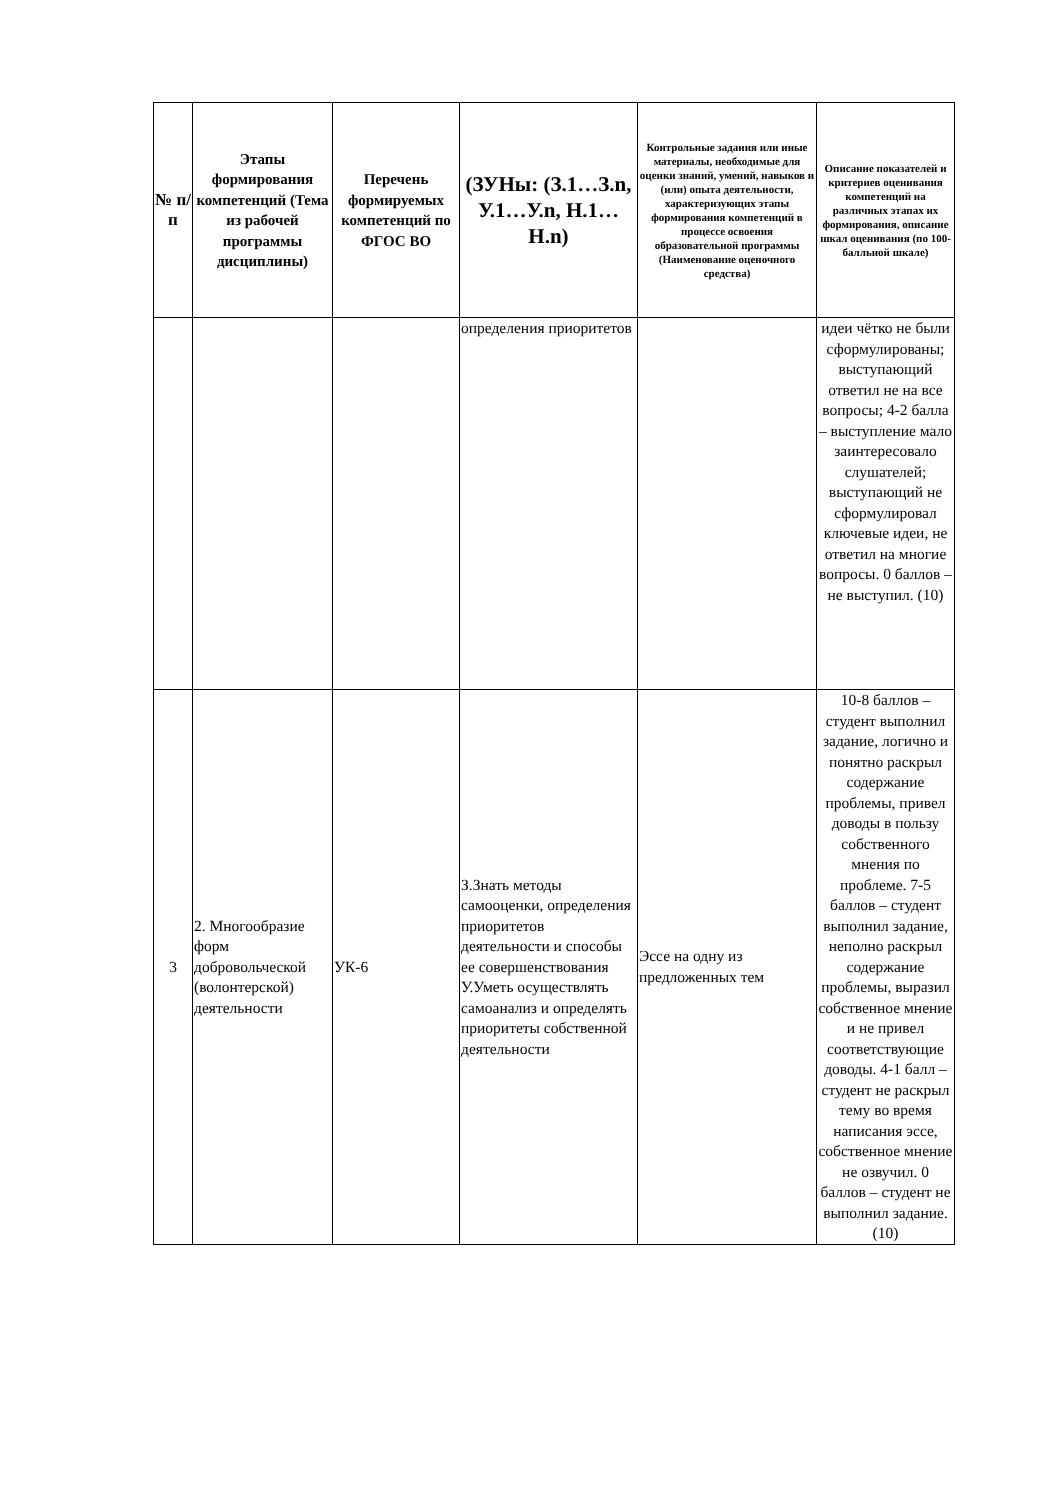| № п/п | Этапы формирования компетенций (Тема из рабочей программы дисциплины) | Перечень формируемых компетенций по ФГОС ВО | (ЗУНы: (З.1…З.n, У.1…У.n, Н.1…Н.n) | Контрольные задания или иные материалы, необходимые для оценки знаний, умений, навыков и (или) опыта деятельности, характеризующих этапы формирования компетенций в процессе освоения образовательной программы (Наименование оценочного средства) | Описание показателей и критериев оценивания компетенций на различных этапах их формирования, описание шкал оценивания (по 100-балльной шкале) |
| --- | --- | --- | --- | --- | --- |
| | | | определения приоритетов | | идеи чётко не были сформулированы; выступающий ответил не на все вопросы; 4-2 балла – выступление мало заинтересовало слушателей; выступающий не сформулировал ключевые идеи, не ответил на многие вопросы. 0 баллов – не выступил. (10) |
| 3 | 2. Многообразие форм добровольческой (волонтерской) деятельности | УК-6 | З.Знать методы самооценки, определения приоритетов деятельности и способы ее совершенствования У.Уметь осуществлять самоанализ и определять приоритеты собственной деятельности | Эссе на одну из предложенных тем | 10-8 баллов – студент выполнил задание, логично и понятно раскрыл содержание проблемы, привел доводы в пользу собственного мнения по проблеме. 7-5 баллов – студент выполнил задание, неполно раскрыл содержание проблемы, выразил собственное мнение и не привел соответствующие доводы. 4-1 балл – студент не раскрыл тему во время написания эссе, собственное мнение не озвучил. 0 баллов – студент не выполнил задание. (10) |